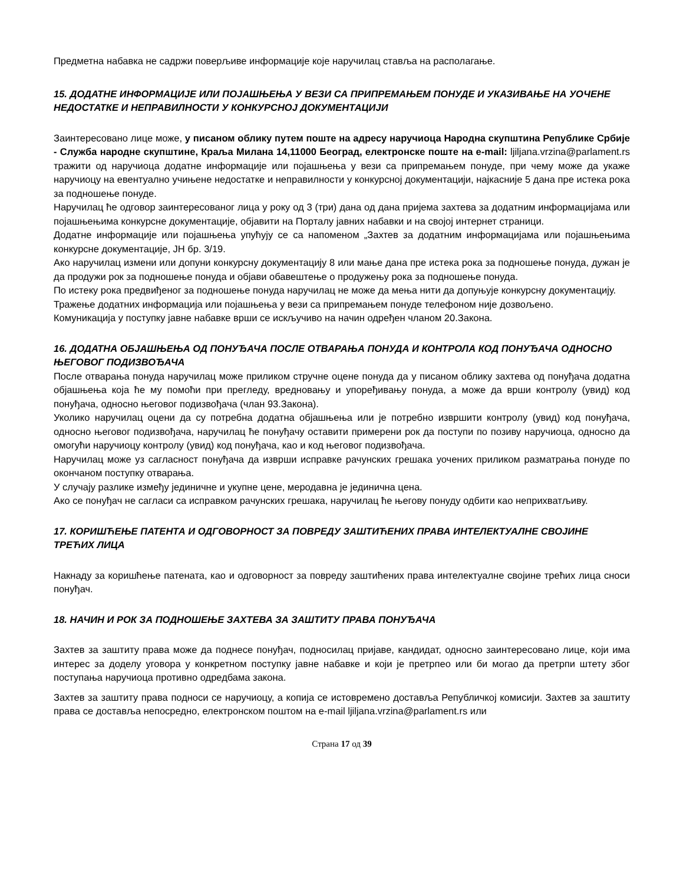Предметна набавка не садржи поверљиве информације које наручилац ставља на располагање.
15. ДОДАТНЕ ИНФОРМАЦИЈЕ ИЛИ ПОЈАШЊЕЊА У ВЕЗИ СА ПРИПРЕМАЊЕМ ПОНУДЕ И УКАЗИВАЊЕ НА УОЧЕНЕ НЕДОСТАТКЕ И НЕПРАВИЛНОСТИ У КОНКУРСНОЈ ДОКУМЕНТАЦИЈИ
Заинтересовано лице може, у писаном облику путем поште на адресу наручиоца Народна скупштина Републике Србије - Служба народне скупштине, Краља Милана 14,11000 Београд, електронске поште на e-mail: ljiljana.vrzina@parlament.rs тражити од наручиоца додатне информације или појашњења у вези са припремањем понуде, при чему може да укаже наручиоцу на евентуално учињене недостатке и неправилности у конкурсној документацији, најкасније 5 дана пре истека рока за подношење понуде.
Наручилац ће одговор заинтересованог лица у року од 3 (три) дана од дана пријема захтева за додатним информацијама или појашњењима конкурсне документације, објавити на Порталу јавних набавки и на својој интернет страници.
Додатне информације или појашњења упућују се са напоменом „Захтев за додатним информацијама или појашњењима конкурсне документације, ЈН бр. 3/19.
Ако наручилац измени или допуни конкурсну документацију 8 или мање дана пре истека рока за подношење понуда, дужан је да продужи рок за подношење понуда и објави обавештење о продужењу рока за подношење понуда.
По истеку рока предвиђеног за подношење понуда наручилац не може да мења нити да допуњује конкурсну документацију.
Тражење додатних информација или појашњења у вези са припремањем понуде телефоном није дозвољено.
Комуникација у поступку јавне набавке врши се искључиво на начин одређен чланом 20.Закона.
16. ДОДАТНА ОБЈАШЊЕЊА ОД ПОНУЂАЧА ПОСЛЕ ОТВАРАЊА ПОНУДА И КОНТРОЛА КОД ПОНУЂАЧА ОДНОСНО ЊЕГОВОГ ПОДИЗВОЂАЧА
После отварања понуда наручилац може приликом стручне оцене понуда да у писаном облику захтева од понуђача додатна објашњења која ће му помоћи при прегледу, вредновању и упоређивању понуда, а може да врши контролу (увид) код понуђача, односно његовог подизвођача (члан 93.Закона).
Уколико наручилац оцени да су потребна додатна објашњења или је потребно извршити контролу (увид) код понуђача, односно његовог подизвођача, наручилац ће понуђачу оставити примерени рок да поступи по позиву наручиоца, односно да омогући наручиоцу контролу (увид) код понуђача, као и код његовог подизвођача.
Наручилац може уз сагласност понуђача да изврши исправке рачунских грешака уочених приликом разматрања понуде по окончаном поступку отварања.
У случају разлике између јединичне и укупне цене, меродавна је јединична цена.
Ако се понуђач не сагласи са исправком рачунских грешака, наручилац ће његову понуду одбити као неприхватљиву.
17. КОРИШЋЕЊЕ ПАТЕНТА И ОДГОВОРНОСТ ЗА ПОВРЕДУ ЗАШТИЋЕНИХ ПРАВА ИНТЕЛЕКТУАЛНЕ СВОЈИНЕ ТРЕЋИХ ЛИЦА
Накнаду за коришћење патената, као и одговорност за повреду заштићених права интелектуалне својине трећих лица сноси понуђач.
18. НАЧИН И РОК ЗА ПОДНОШЕЊЕ ЗАХТЕВА ЗА ЗАШТИТУ ПРАВА ПОНУЂАЧА
Захтев за заштиту права може да поднесе понуђач, подносилац пријаве, кандидат, односно заинтересовано лице, који има интерес за доделу уговора у конкретном поступку јавне набавке и који је претрпео или би могао да претрпи штету због поступања наручиоца противно одредбама закона.
Захтев за заштиту права подноси се наручиоцу, а копија се истовремено доставља Републичкој комисији. Захтев за заштиту права се доставља непосредно, електронском поштом на e-mail ljiljana.vrzina@parlament.rs или
Страна 17 од 39